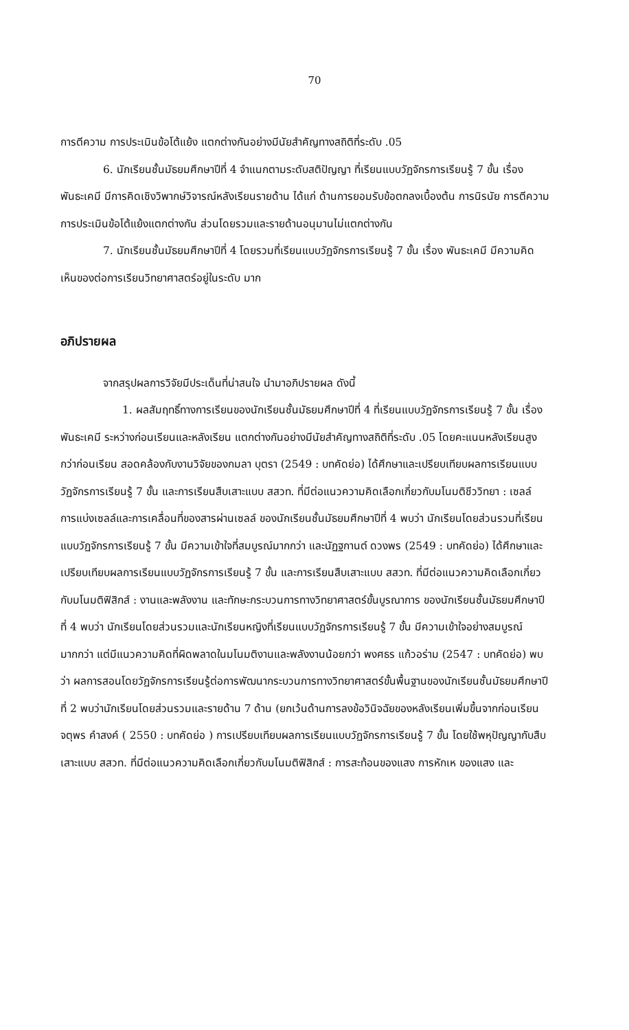70
การตีความ การประเมินข้อโต้แย้ง แตกต่างกันอย่างมีนัยสำคัญทางสถิติที่ระดับ .05
6. นักเรียนชั้นมัธยมศึกษาปีที่ 4 จำแนกตามระดับสติปัญญา ที่เรียนแบบวัฏจักรการเรียนรู้ 7 ขั้น เรื่อง พันธะเคมี มีการคิดเชิงวิพากษ์วิจารณ์หลังเรียนรายด้าน ได้แก่ ด้านการยอมรับข้อตกลงเบื้องต้น การนิรนัย การตีความ การประเมินข้อโต้แย้งแตกต่างกัน ส่วนโดยรวมและรายด้านอนุมานไม่แตกต่างกัน
7. นักเรียนชั้นมัธยมศึกษาปีที่ 4 โดยรวมที่เรียนแบบวัฏจักรการเรียนรู้ 7 ขั้น เรื่อง พันธะเคมี มีความคิดเห็นของต่อการเรียนวิทยาศาสตร์อยู่ในระดับ มาก
อภิปรายผล
จากสรุปผลการวิจัยมีประเด็นที่น่าสนใจ นำมาอภิปรายผล ดังนี้
1. ผลสัมฤทธิ์ทางการเรียนของนักเรียนชั้นมัธยมศึกษาปีที่ 4 ที่เรียนแบบวัฏจักรการเรียนรู้ 7 ขั้น เรื่อง พันธะเคมี ระหว่างก่อนเรียนและหลังเรียน แตกต่างกันอย่างมีนัยสำคัญทางสถิติที่ระดับ .05 โดยคะแนนหลังเรียนสูงกว่าก่อนเรียน สอดคล้องกับงานวิจัยของกมลา บุตรา (2549 : บทคัดย่อ) ได้ศึกษาและเปรียบเทียบผลการเรียนแบบวัฏจักรการเรียนรู้ 7 ขั้น และการเรียนสืบเสาะแบบ สสวท. ที่มีต่อแนวความคิดเลือกเกี่ยวกับมโนมติชีววิทยา : เซลล์ การแบ่งเซลล์และการเคลื่อนที่ของสารผ่านเซลล์ ของนักเรียนชั้นมัธยมศึกษาปีที่ 4 พบว่า นักเรียนโดยส่วนรวมที่เรียนแบบวัฏจักรการเรียนรู้ 7 ขั้น มีความเข้าใจที่สมบูรณ์มากกว่า และนัฏฐกานต์ ดวงพร (2549 : บทคัดย่อ) ได้ศึกษาและเปรียบเทียบผลการเรียนแบบวัฏจักรการเรียนรู้ 7 ขั้น และการเรียนสืบเสาะแบบ สสวท. ที่มีต่อแนวความคิดเลือกเกี่ยวกับมโนมติฟิสิกส์ : งานและพลังงาน และทักษะกระบวนการทางวิทยาศาสตร์ขั้นบูรณาการ ของนักเรียนชั้นมัธยมศึกษาปีที่ 4 พบว่า นักเรียนโดยส่วนรวมและนักเรียนหญิงที่เรียนแบบวัฏจักรการเรียนรู้ 7 ขั้น มีความเข้าใจอย่างสมบูรณ์มากกว่า แต่มีแนวความคิดที่ผิดพลาดในมโนมติงานและพลังงานน้อยกว่า พงศธร แก้วอร่าม (2547 : บทคัดย่อ) พบว่า ผลการสอนโดยวัฏจักรการเรียนรู้ต่อการพัฒนากระบวนการทางวิทยาศาสตร์ขั้นพื้นฐานของนักเรียนชั้นมัธยมศึกษาปีที่ 2 พบว่านักเรียนโดยส่วนรวมและรายด้าน 7 ด้าน (ยกเว้นด้านการลงข้อวินิจฉัยของหลังเรียนเพิ่มขึ้นจากก่อนเรียน จตุพร คำสงค์ ( 2550 : บทคัดย่อ ) การเปรียบเทียบผลการเรียนแบบวัฏจักรการเรียนรู้ 7 ขั้น โดยใช้พหุปัญญากับสืบเสาะแบบ สสวท. ที่มีต่อแนวความคิดเลือกเกี่ยวกับมโนมติฟิสิกส์ : การสะท้อนของแสง การหักเห ของแสง และ